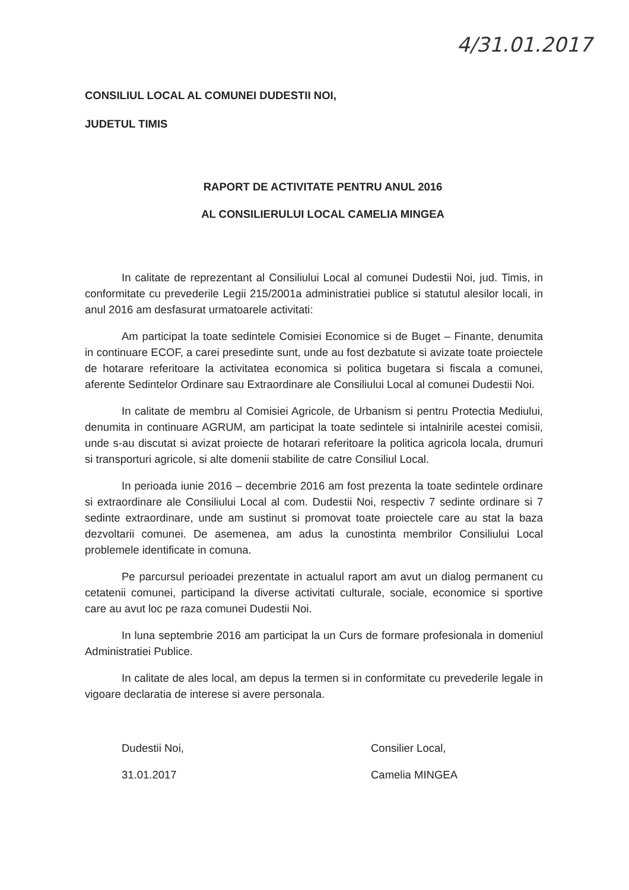4/31.01.2017
CONSILIUL LOCAL AL COMUNEI DUDESTII NOI,
JUDETUL TIMIS
RAPORT DE ACTIVITATE PENTRU ANUL 2016
AL CONSILIERULUI LOCAL CAMELIA MINGEA
In calitate de reprezentant al Consiliului Local al comunei Dudestii Noi, jud. Timis, in conformitate cu prevederile Legii 215/2001a administratiei publice si statutul alesilor locali, in anul 2016 am desfasurat urmatoarele activitati:
Am participat la toate sedintele Comisiei Economice si de Buget – Finante, denumita in continuare ECOF, a carei presedinte sunt, unde au fost dezbatute si avizate toate proiectele de hotarare referitoare la activitatea economica si politica bugetara si fiscala a comunei, aferente Sedintelor Ordinare sau Extraordinare ale Consiliului Local al comunei Dudestii Noi.
In calitate de membru al Comisiei Agricole, de Urbanism si pentru Protectia Mediului, denumita in continuare AGRUM, am participat la toate sedintele si intalnirile acestei comisii, unde s-au discutat si avizat proiecte de hotarari referitoare la politica agricola locala, drumuri si transporturi agricole, si alte domenii stabilite de catre Consiliul Local.
In perioada iunie 2016 – decembrie 2016 am fost prezenta la toate sedintele ordinare si extraordinare ale Consiliului Local al com. Dudestii Noi, respectiv 7 sedinte ordinare si 7 sedinte extraordinare, unde am sustinut si promovat toate proiectele care au stat la baza dezvoltarii comunei. De asemenea, am adus la cunostinta membrilor Consiliului Local problemele identificate in comuna.
Pe parcursul perioadei prezentate in actualul raport am avut un dialog permanent cu cetatenii comunei, participand la diverse activitati culturale, sociale, economice si sportive care au avut loc pe raza comunei Dudestii Noi.
In luna septembrie 2016 am participat la un Curs de formare profesionala in domeniul Administratiei Publice.
In calitate de ales local, am depus la termen si in conformitate cu prevederile legale in vigoare declaratia de interese si avere personala.
Dudestii Noi,
31.01.2017
Consilier Local,
Camelia MINGEA